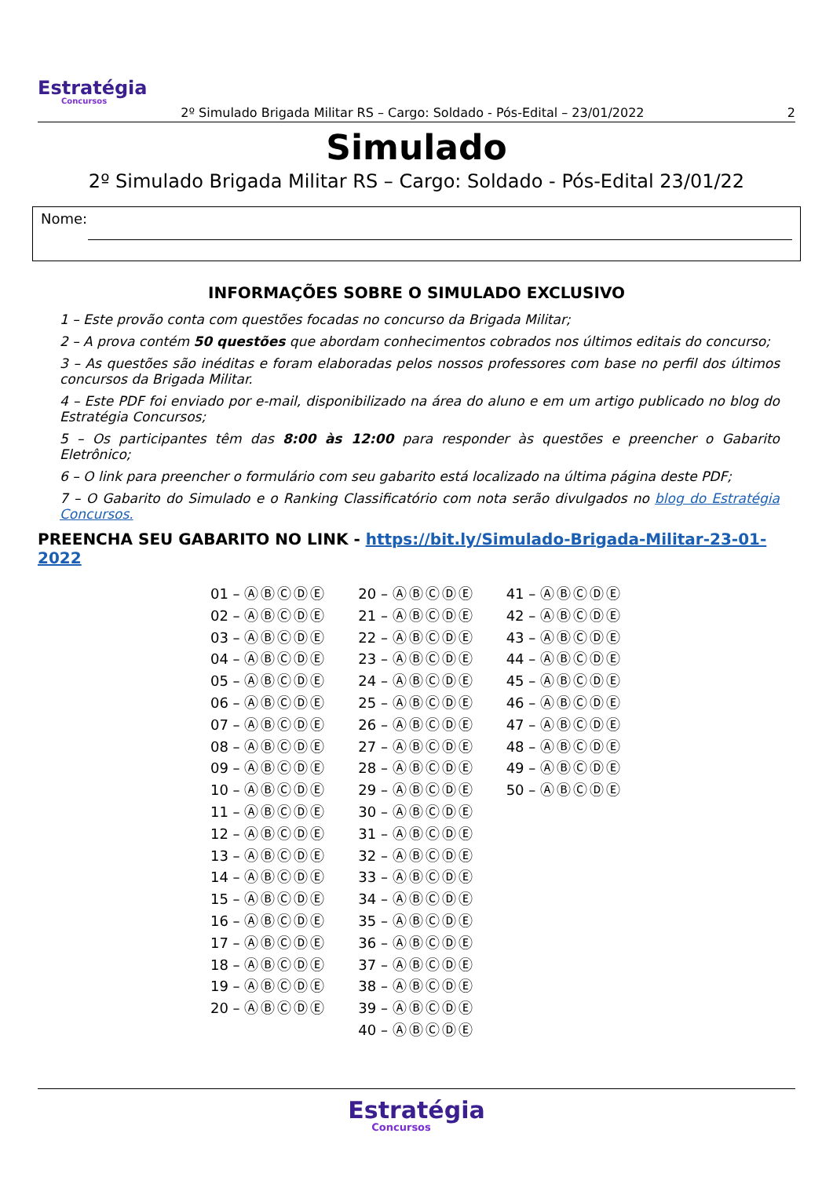Estratégia
Concursos
2º Simulado Brigada Militar RS – Cargo: Soldado - Pós-Edital – 23/01/2022 2
Simulado
2º Simulado Brigada Militar RS – Cargo: Soldado - Pós-Edital 23/01/22
Nome:
INFORMAÇÕES SOBRE O SIMULADO EXCLUSIVO
1 – Este provão conta com questões focadas no concurso da Brigada Militar;
2 – A prova contém 50 questões que abordam conhecimentos cobrados nos últimos editais do concurso;
3 – As questões são inéditas e foram elaboradas pelos nossos professores com base no perfil dos últimos concursos da Brigada Militar.
4 – Este PDF foi enviado por e-mail, disponibilizado na área do aluno e em um artigo publicado no blog do Estratégia Concursos;
5 – Os participantes têm das 8:00 às 12:00 para responder às questões e preencher o Gabarito Eletrônico;
6 – O link para preencher o formulário com seu gabarito está localizado na última página deste PDF;
7 – O Gabarito do Simulado e o Ranking Classificatório com nota serão divulgados no blog do Estratégia Concursos.
PREENCHA SEU GABARITO NO LINK - https://bit.ly/Simulado-Brigada-Militar-23-01-2022
01 – ⒶⒷⒸⒹⒺ
02 – ⒶⒷⒸⒹⒺ
03 – ⒶⒷⒸⒹⒺ
04 – ⒶⒷⒸⒹⒺ
05 – ⒶⒷⒸⒹⒺ
06 – ⒶⒷⒸⒹⒺ
07 – ⒶⒷⒸⒹⒺ
08 – ⒶⒷⒸⒹⒺ
09 – ⒶⒷⒸⒹⒺ
10 – ⒶⒷⒸⒹⒺ
11 – ⒶⒷⒸⒹⒺ
12 – ⒶⒷⒸⒹⒺ
13 – ⒶⒷⒸⒹⒺ
14 – ⒶⒷⒸⒹⒺ
15 – ⒶⒷⒸⒹⒺ
16 – ⒶⒷⒸⒹⒺ
17 – ⒶⒷⒸⒹⒺ
18 – ⒶⒷⒸⒹⒺ
19 – ⒶⒷⒸⒹⒺ
20 – ⒶⒷⒸⒹⒺ
20 – ⒶⒷⒸⒹⒺ
21 – ⒶⒷⒸⒹⒺ
22 – ⒶⒷⒸⒹⒺ
23 – ⒶⒷⒸⒹⒺ
24 – ⒶⒷⒸⒹⒺ
25 – ⒶⒷⒸⒹⒺ
26 – ⒶⒷⒸⒹⒺ
27 – ⒶⒷⒸⒹⒺ
28 – ⒶⒷⒸⒹⒺ
29 – ⒶⒷⒸⒹⒺ
30 – ⒶⒷⒸⒹⒺ
31 – ⒶⒷⒸⒹⒺ
32 – ⒶⒷⒸⒹⒺ
33 – ⒶⒷⒸⒹⒺ
34 – ⒶⒷⒸⒹⒺ
35 – ⒶⒷⒸⒹⒺ
36 – ⒶⒷⒸⒹⒺ
37 – ⒶⒷⒸⒹⒺ
38 – ⒶⒷⒸⒹⒺ
39 – ⒶⒷⒸⒹⒺ
40 – ⒶⒷⒸⒹⒺ
41 – ⒶⒷⒸⒹⒺ
42 – ⒶⒷⒸⒹⒺ
43 – ⒶⒷⒸⒹⒺ
44 – ⒶⒷⒸⒹⒺ
45 – ⒶⒷⒸⒹⒺ
46 – ⒶⒷⒸⒹⒺ
47 – ⒶⒷⒸⒹⒺ
48 – ⒶⒷⒸⒹⒺ
49 – ⒶⒷⒸⒹⒺ
50 – ⒶⒷⒸⒹⒺ
Estratégia Concursos